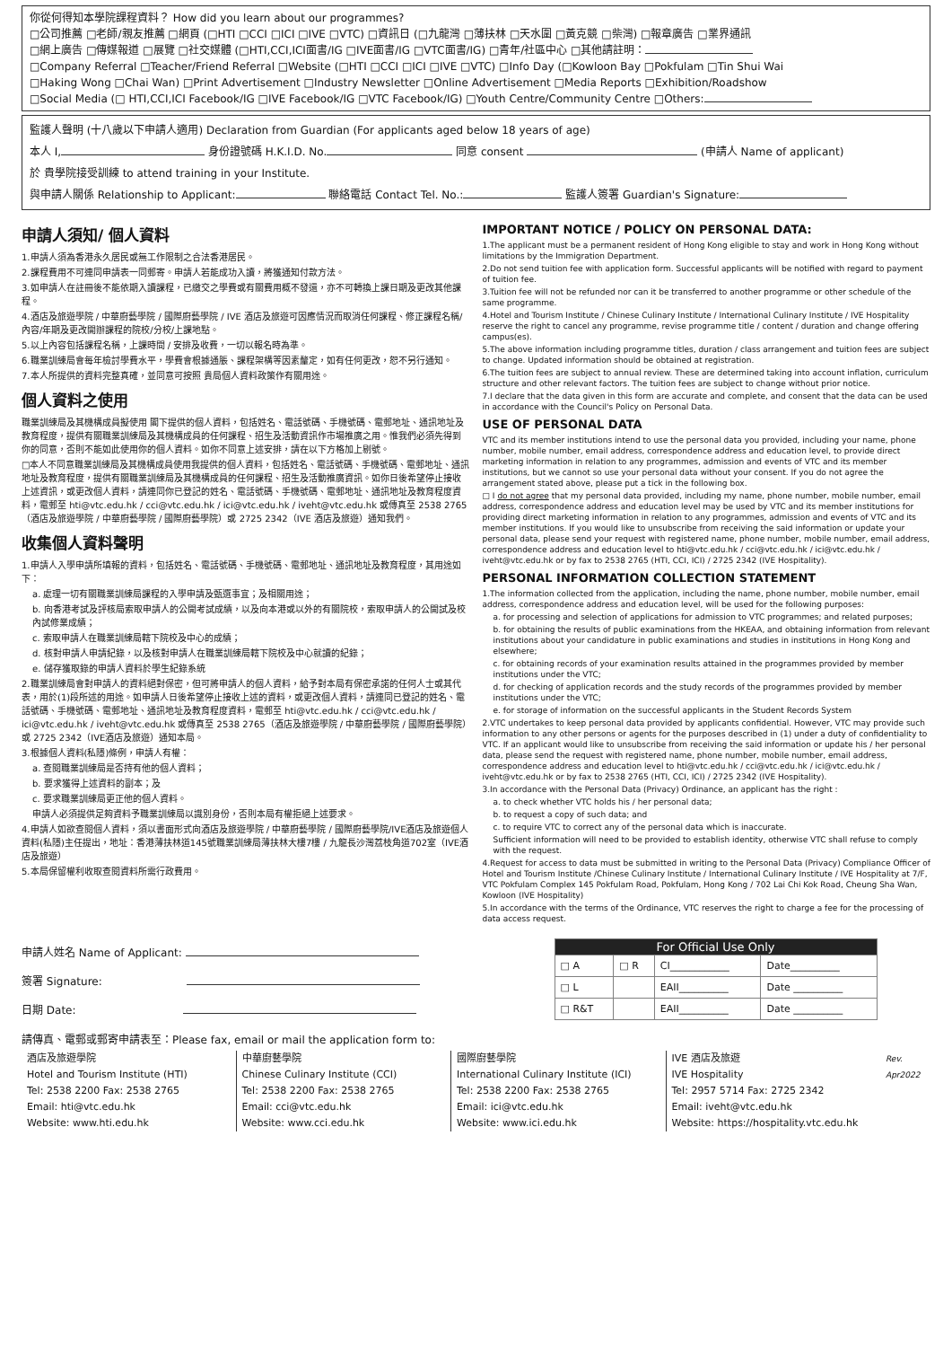你從何得知本學院課程資料？ How did you learn about our programmes?
□公司推薦 □老師/親友推薦 □網頁 (□HTI □CCI □ICI □IVE □VTC) □資訊日 (□九龍灣 □薄扶林 □天水圍 □黃克競 □柴灣) □報章廣告 □業界通訊
□網上廣告 □傳媒報道 □展覽 □社交媒體 (□HTI,CCI,ICI面書/IG □IVE面書/IG □VTC面書/IG) □青年/社區中心 □其他請註明：
□Company Referral □Teacher/Friend Referral □Website (□HTI □CCI □ICI □IVE □VTC) □Info Day (□Kowloon Bay □Pokfulam □Tin Shui Wai
□Haking Wong □Chai Wan) □Print Advertisement □Industry Newsletter □Online Advertisement □Media Reports □Exhibition/Roadshow
□Social Media (□ HTI,CCI,ICI Facebook/IG □IVE Facebook/IG □VTC Facebook/IG) □Youth Centre/Community Centre □Others:
監護人聲明 (十八歲以下申請人適用) Declaration from Guardian (For applicants aged below 18 years of age)
本人 I, 身份證號碼 H.K.I.D. No. 同意 consent (申請人 Name of applicant)
於 貴學院接受訓練 to attend training in your Institute.
與申請人關係 Relationship to Applicant: 聯絡電話 Contact Tel. No.: 監護人簽署 Guardian's Signature:
申請人須知/ 個人資料
1.申請人須為香港永久居民或無工作限制之合法香港居民。
2.課程費用不可連同申請表一同郵寄。申請人若能成功入讀，將獲通知付款方法。
3.如申請人在註冊後不能依期入讀課程，已繳交之學費或有關費用概不發還，亦不可轉換上課日期及更改其他課程。
4.酒店及旅遊學院 / 中華廚藝學院 / 國際廚藝學院 / IVE 酒店及旅遊可因應情況而取消任何課程、修正課程名稱/內容/年期及更改開辦課程的院校/分校/上課地點。
5.以上內容包括課程名稱，上課時間 / 安排及收費，一切以報名時為準。
6.職業訓練局會每年檢討學費水平，學費會根據通脹、課程架構等因素釐定，如有任何更改，恕不另行通知。
7.本人所提供的資料完整真確，並同意可按照 貴局個人資料政策作有關用途。
個人資料之使用
職業訓練局及其機構成員擬使用 閣下提供的個人資料，包括姓名、電話號碼、手機號碼、電郵地址、通訊地址及教育程度，提供有關職業訓練局及其機構成員的任何課程、招生及活動資訊作市場推廣之用。惟我們必須先得到你的同意，否則不能如此使用你的個人資料。如你不同意上述安排，請在以下方格加上剔號。
□本人不同意職業訓練局及其機構成員使用我提供的個人資料，包括姓名、電話號碼、手機號碼、電郵地址、通訊地址及教育程度，提供有關職業訓練局及其機構成員的任何課程、招生及活動推廣資訊。如你日後希望停止接收上述資訊，或更改個人資料，請連同你已登記的姓名、電話號碼、手機號碼、電郵地址、通訊地址及教育程度資料，電郵至 hti@vtc.edu.hk / cci@vtc.edu.hk / ici@vtc.edu.hk / iveht@vtc.edu.hk 或傳真至 2538 2765（酒店及旅遊學院 / 中華廚藝學院 / 國際廚藝學院）或 2725 2342（IVE 酒店及旅遊）通知我們。
收集個人資料聲明
1.申請人入學申請所填報的資料，包括姓名、電話號碼、手機號碼、電郵地址、通訊地址及教育程度，其用途如下：
a. 處理一切有關職業訓練局課程的入學申請及甄選事宜；及相關用途；
b. 向香港考試及評核局索取申請人的公開考試成績，以及向本港或以外的有關院校，索取申請人的公開試及校內試修業成績；
c. 索取申請人在職業訓練局轄下院校及中心的成績；
d. 核對申請人申請紀錄，以及核對申請人在職業訓練局轄下院校及中心就讀的紀錄；
e. 儲存獲取錄的申請人資料於學生紀錄系統
2.職業訓練局會對申請人的資料絕對保密，但可將申請人的個人資料，給予對本局有保密承諾的任何人士或其代表，用於(1)段所述的用途。如申請人日後希望停止接收上述的資料，或更改個人資料，請連同已登記的姓名、電話號碼、手機號碼、電郵地址、通訊地址及教育程度資料，電郵至 hti@vtc.edu.hk / cci@vtc.edu.hk / ici@vtc.edu.hk / iveht@vtc.edu.hk 或傳真至 2538 2765（酒店及旅遊學院 / 中華廚藝學院 / 國際廚藝學院）或 2725 2342（IVE酒店及旅遊）通知本局。
3.根據個人資料(私隱)條例，申請人有權：
a. 查閱職業訓練局是否持有他的個人資料；
b. 要求獲得上述資料的副本；及
c. 要求職業訓練局更正他的個人資料。
申請人必須提供足夠資料予職業訓練局以識別身份，否則本局有權拒絕上述要求。
4.申請人如欲查閱個人資料，須以書面形式向酒店及旅遊學院 / 中華廚藝學院 / 國際廚藝學院/IVE酒店及旅遊個人資料(私隱)主任提出，地址：香港薄扶林道145號職業訓練局薄扶林大樓7樓 / 九龍長沙灣荔枝角道702室（IVE酒店及旅遊）
5.本局保留權利收取查閱資料所需行政費用。
IMPORTANT NOTICE / POLICY ON PERSONAL DATA:
1.The applicant must be a permanent resident of Hong Kong eligible to stay and work in Hong Kong without limitations by the Immigration Department.
2.Do not send tuition fee with application form. Successful applicants will be notified with regard to payment of tuition fee.
3.Tuition fee will not be refunded nor can it be transferred to another programme or other schedule of the same programme.
4.Hotel and Tourism Institute / Chinese Culinary Institute / International Culinary Institute / IVE Hospitality reserve the right to cancel any programme, revise programme title / content / duration and change offering campus(es).
5.The above information including programme titles, duration / class arrangement and tuition fees are subject to change. Updated information should be obtained at registration.
6.The tuition fees are subject to annual review. These are determined taking into account inflation, curriculum structure and other relevant factors. The tuition fees are subject to change without prior notice.
7.I declare that the data given in this form are accurate and complete, and consent that the data can be used in accordance with the Council's Policy on Personal Data.
USE OF PERSONAL DATA
VTC and its member institutions intend to use the personal data you provided, including your name, phone number, mobile number, email address, correspondence address and education level, to provide direct marketing information in relation to any programmes, admission and events of VTC and its member institutions, but we cannot so use your personal data without your consent. If you do not agree the arrangement stated above, please put a tick in the following box.
□ I do not agree that my personal data provided, including my name, phone number, mobile number, email address, correspondence address and education level may be used by VTC and its member institutions for providing direct marketing information in relation to any programmes, admission and events of VTC and its member institutions. If you would like to unsubscribe from receiving the said information or update your personal data, please send your request with registered name, phone number, mobile number, email address, correspondence address and education level to hti@vtc.edu.hk / cci@vtc.edu.hk / ici@vtc.edu.hk / iveht@vtc.edu.hk or by fax to 2538 2765 (HTI, CCI, ICI) / 2725 2342 (IVE Hospitality).
PERSONAL INFORMATION COLLECTION STATEMENT
1.The information collected from the application, including the name, phone number, mobile number, email address, correspondence address and education level, will be used for the following purposes:
a. for processing and selection of applications for admission to VTC programmes; and related purposes;
b. for obtaining the results of public examinations from the HKEAA, and obtaining information from relevant institutions about your candidature in public examinations and studies in institutions in Hong Kong and elsewhere;
c. for obtaining records of your examination results attained in the programmes provided by member institutions under the VTC;
d. for checking of application records and the study records of the programmes provided by member institutions under the VTC;
e. for storage of information on the successful applicants in the Student Records System
2.VTC undertakes to keep personal data provided by applicants confidential. However, VTC may provide such information to any other persons or agents for the purposes described in (1) under a duty of confidentiality to VTC. If an applicant would like to unsubscribe from receiving the said information or update his / her personal data, please send the request with registered name, phone number, mobile number, email address, correspondence address and education level to hti@vtc.edu.hk / cci@vtc.edu.hk / ici@vtc.edu.hk / iveht@vtc.edu.hk or by fax to 2538 2765 (HTI, CCI, ICI) / 2725 2342 (IVE Hospitality).
3.In accordance with the Personal Data (Privacy) Ordinance, an applicant has the right :
a. to check whether VTC holds his / her personal data;
b. to request a copy of such data; and
c. to require VTC to correct any of the personal data which is inaccurate.
Sufficient information will need to be provided to establish identity, otherwise VTC shall refuse to comply with the request.
4.Request for access to data must be submitted in writing to the Personal Data (Privacy) Compliance Officer of Hotel and Tourism Institute /Chinese Culinary Institute / International Culinary Institute / IVE Hospitality at 7/F, VTC Pokfulam Complex 145 Pokfulam Road, Pokfulam, Hong Kong / 702 Lai Chi Kok Road, Cheung Sha Wan, Kowloon (IVE Hospitality)
5.In accordance with the terms of the Ordinance, VTC reserves the right to charge a fee for the processing of data access request.
申請人姓名 Name of Applicant:
簽署 Signature:
日期 Date:
| For Official Use Only | | | |
| --- | --- | --- | --- |
| □ A | □ R | CI____________ | Date__________ |
| □ L | | EAII__________ | Date __________ |
| □ R&T | | EAII__________ | Date __________ |
請傳真、電郵或郵寄申請表至：Please fax, email or mail the application form to:
酒店及旅遊學院
Hotel and Tourism Institute (HTI)
Tel: 2538 2200 Fax: 2538 2765
Email: hti@vtc.edu.hk
Website: www.hti.edu.hk
中華廚藝學院
Chinese Culinary Institute (CCI)
Tel: 2538 2200 Fax: 2538 2765
Email: cci@vtc.edu.hk
Website: www.cci.edu.hk
國際廚藝學院
International Culinary Institute (ICI)
Tel: 2538 2200 Fax: 2538 2765
Email: ici@vtc.edu.hk
Website: www.ici.edu.hk
IVE 酒店及旅遊
IVE Hospitality
Tel: 2957 5714 Fax: 2725 2342
Email: iveht@vtc.edu.hk
Website: https://hospitality.vtc.edu.hk
Rev. Apr2022